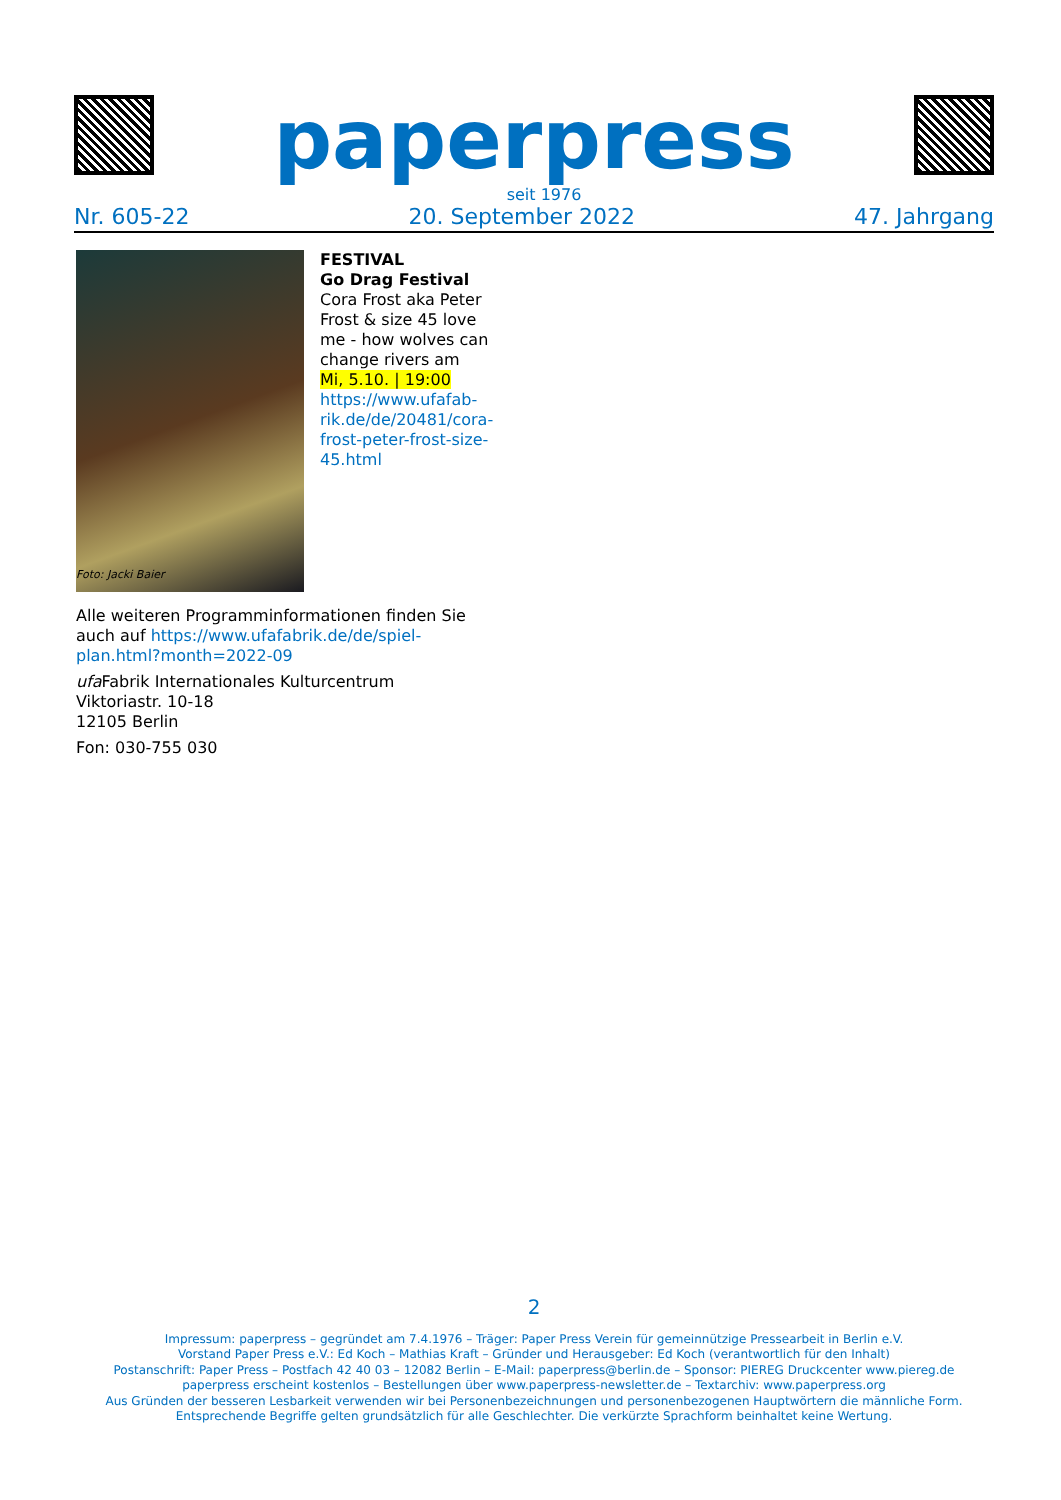paperpress
seit 1976
Nr. 605-22 20. September 2022 47. Jahrgang
FESTIVAL
Go Drag Festival
Cora Frost aka Peter Frost & size 45 love me - how wolves can change rivers am
Mi, 5.10. | 19:00
https://www.ufafab-rik.de/de/20481/cora-frost-peter-frost-size-45.html
Foto: Jacki Baier
Alle weiteren Programminformationen finden Sie auch auf https://www.ufafabrik.de/de/spiel-plan.html?month=2022-09
ufa Fabrik Internationales Kulturcentrum
Viktoriastr. 10-18
12105 Berlin
Fon: 030-755 030
2
Impressum: paperpress – gegründet am 7.4.1976 – Träger: Paper Press Verein für gemeinnützige Pressearbeit in Berlin e.V.
Vorstand Paper Press e.V.: Ed Koch – Mathias Kraft – Gründer und Herausgeber: Ed Koch (verantwortlich für den Inhalt)
Postanschrift: Paper Press – Postfach 42 40 03 – 12082 Berlin – E-Mail: paperpress@berlin.de – Sponsor: PIEREG Druckcenter www.piereg.de
paperpress erscheint kostenlos – Bestellungen über www.paperpress-newsletter.de – Textarchiv: www.paperpress.org
Aus Gründen der besseren Lesbarkeit verwenden wir bei Personenbezeichnungen und personenbezogenen Hauptwörtern die männliche Form.
Entsprechende Begriffe gelten grundsätzlich für alle Geschlechter. Die verkürzte Sprachform beinhaltet keine Wertung.